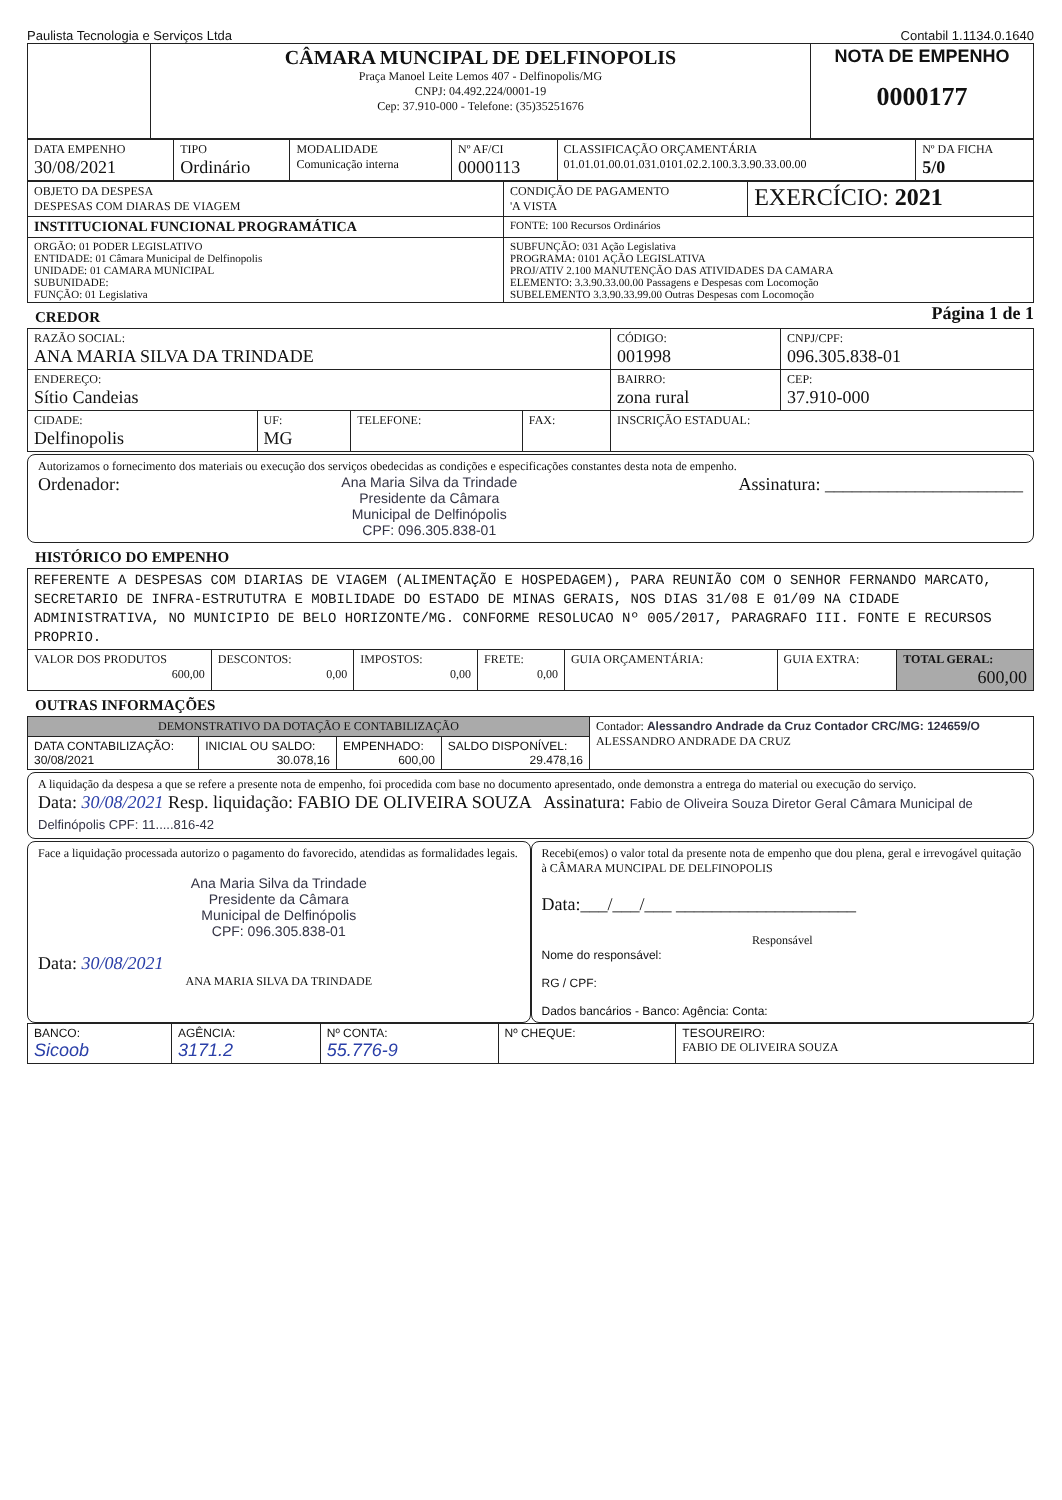Paulista Tecnologia e Serviços Ltda Contabil 1.1134.0.1640
| | CÂMARA MUNCIPAL DE DELFINOPOLIS Praça Manoel Leite Lemos 407 - Delfinopolis/MG CNPJ: 04.492.224/0001-19 Cep: 37.910-000 - Telefone: (35)35251676 | NOTA DE EMPENHO 0000177 |
| DATA EMPENHO 30/08/2021 | TIPO Ordinário | MODALIDADE Comunicação interna | Nº AF/CI 0000113 | CLASSIFICAÇÃO ORÇAMENTÁRIA 01.01.01.00.01.031.0101.02.2.100.3.3.90.33.00.00 | Nº DA FICHA 5/0 |
| OBJETO DA DESPESA DESPESAS COM DIARAS DE VIAGEM | CONDIÇÃO DE PAGAMENTO 'A VISTA | EXERCÍCIO: 2021 |
| INSTITUCIONAL FUNCIONAL PROGRAMÁTICA | FONTE: 100 Recursos Ordinários | |
| ORGÃO: 01 PODER LEGISLATIVO ENTIDADE: 01 Câmara Municipal de Delfinopolis UNIDADE: 01 CAMARA MUNICIPAL SUBUNIDADE: FUNÇÃO: 01 Legislativa | SUBFUNÇÃO: 031 Ação Legislativa PROGRAMA: 0101 AÇÃO LEGISLATIVA PROJ/ATIV 2.100 MANUTENÇÃO DAS ATIVIDADES DA CAMARA ELEMENTO: 3.3.90.33.00.00 Passagens e Despesas com Locomoção SUBELEMENTO 3.3.90.33.99.00 Outras Despesas com Locomoção | |
CREDOR
Página 1 de 1
| RAZÃO SOCIAL: ANA MARIA SILVA DA TRINDADE | | | | CÓDIGO: 001998 | CNPJ/CPF: 096.305.838-01 |
| ENDEREÇO: Sítio Candeias | | | | BAIRRO: zona rural | CEP: 37.910-000 |
| CIDADE: Delfinopolis | UF: MG | TELEFONE: | FAX: | INSCRIÇÃO ESTADUAL: | |
Autorizamos o fornecimento dos materiais ou execução dos serviços obedecidas as condições e especificações constantes desta nota de empenho.
Ordenador: Ana Maria Silva da Trindade
Presidente da Câmara
Municipal de Delfinópolis
CPF: 096.305.838-01 Assinatura: ______________________
HISTÓRICO DO EMPENHO
| REFERENTE A DESPESAS COM DIARIAS DE VIAGEM (ALIMENTAÇÃO E HOSPEDAGEM), PARA REUNIÃO COM O SENHOR FERNANDO MARCATO, SECRETARIO DE INFRA-ESTRUTUTRA E MOBILIDADE DO ESTADO DE MINAS GERAIS, NOS DIAS 31/08 E 01/09 NA CIDADE ADMINISTRATIVA, NO MUNICIPIO DE BELO HORIZONTE/MG. CONFORME RESOLUCAO Nº 005/2017, PARAGRAFO III. FONTE E RECURSOS PROPRIO. | | | | | | |
| VALOR DOS PRODUTOS 600,00 | DESCONTOS: 0,00 | IMPOSTOS: 0,00 | FRETE: 0,00 | GUIA ORÇAMENTÁRIA: | GUIA EXTRA: | TOTAL GERAL: 600,00 |
OUTRAS INFORMAÇÕES
| DEMONSTRATIVO DA DOTAÇÃO E CONTABILIZAÇÃO | | | | Contador: Alessandro Andrade da Cruz Contador CRC/MG: 124659/O ALESSANDRO ANDRADE DA CRUZ |
| DATA CONTABILIZAÇÃO: 30/08/2021 | INICIAL OU SALDO: 30.078,16 | EMPENHADO: 600,00 | SALDO DISPONÍVEL: 29.478,16 | |
A liquidação da despesa a que se refere a presente nota de empenho, foi procedida com base no documento apresentado, onde demonstra a entrega do material ou execução do serviço.
Data: 30/08/2021 Resp. liquidação: FABIO DE OLIVEIRA SOUZA Assinatura: Fabio de Oliveira Souza Diretor Geral Câmara Municipal de Delfinópolis CPF: 11.....816-42
Face a liquidação processada autorizo o pagamento do favorecido, atendidas as formalidades legais.
Ana Maria Silva da Trindade
Presidente da Câmara
Municipal de Delfinópolis
CPF: 096.305.838-01
Data: 30/08/2021
ANA MARIA SILVA DA TRINDADE
Recebi(emos) o valor total da presente nota de empenho que dou plena, geral e irrevogável quitação à CÂMARA MUNCIPAL DE DELFINOPOLIS
Data:___/___/___ ____________________
Responsável
Nome do responsável:
RG / CPF:
Dados bancários - Banco: Agência: Conta:
| BANCO: Sicoob | AGÊNCIA: 3171.2 | Nº CONTA: 55.776-9 | Nº CHEQUE: | TESOUREIRO: FABIO DE OLIVEIRA SOUZA |